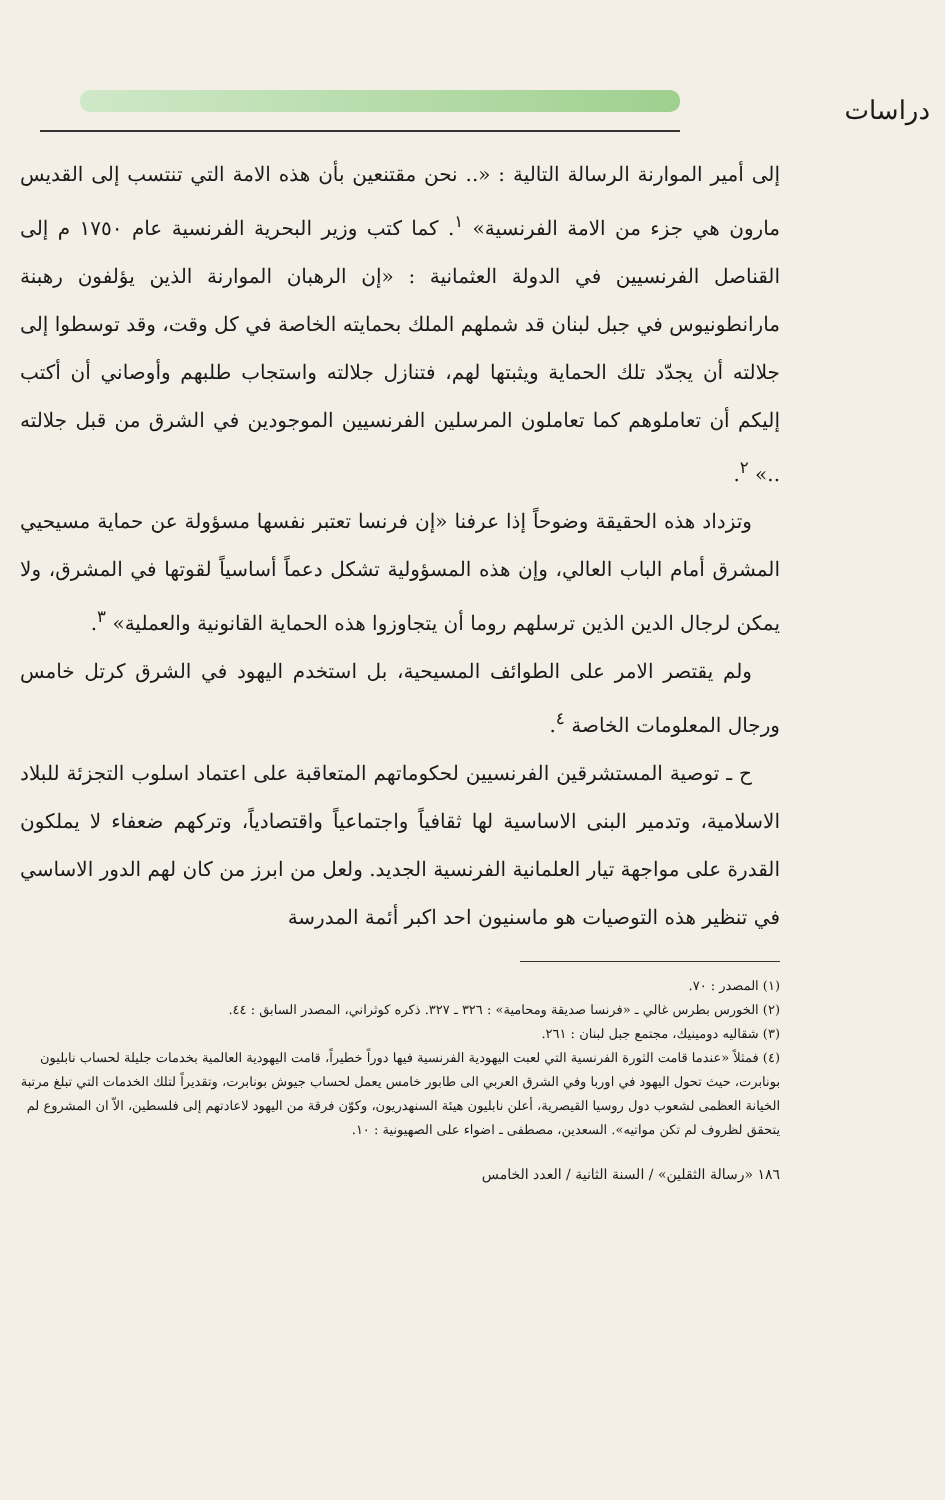دراسات
إلى أمير الموارنة الرسالة التالية : «.. نحن مقتنعين بأن هذه الامة التي تنتسب إلى القديس مارون هي جزء من الامة الفرنسية» <sup>١</sup>. كما كتب وزير البحرية الفرنسية عام ١٧٥٠ م إلى القناصل الفرنسيين في الدولة العثمانية : «إن الرهبان الموارنة الذين يؤلفون رهبنة مارانطونيوس في جبل لبنان قد شملهم الملك بحمايته الخاصة في كل وقت، وقد توسطوا إلى جلالته أن يجدّد تلك الحماية ويثبتها لهم، فتنازل جلالته واستجاب طلبهم وأوصاني أن أكتب إليكم أن تعاملوهم كما تعاملون المرسلين الفرنسيين الموجودين في الشرق من قبل جلالته ..» <sup>٢</sup>.
وتزداد هذه الحقيقة وضوحاً إذا عرفنا «إن فرنسا تعتبر نفسها مسؤولة عن حماية مسيحيي المشرق أمام الباب العالي، وإن هذه المسؤولية تشكل دعماً أساسياً لقوتها في المشرق، ولا يمكن لرجال الدين الذين ترسلهم روما أن يتجاوزوا هذه الحماية القانونية والعملية» <sup>٣</sup>.
ولم يقتصر الامر على الطوائف المسيحية، بل استخدم اليهود في الشرق كرتل خامس ورجال المعلومات الخاصة <sup>٤</sup>.
ح ـ توصية المستشرقين الفرنسيين لحكوماتهم المتعاقبة على اعتماد اسلوب التجزئة للبلاد الاسلامية، وتدمير البنى الاساسية لها ثقافياً واجتماعياً واقتصادياً، وتركهم ضعفاء لا يملكون القدرة على مواجهة تيار العلمانية الفرنسية الجديد. ولعل من ابرز من كان لهم الدور الاساسي في تنظير هذه التوصيات هو ماسنيون احد اكبر أئمة المدرسة
(١) المصدر : ٧٠.
(٢) الخورس بطرس غالي ـ «فرنسا صديقة ومحامية» : ٣٢٦ ـ ٣٢٧. ذكره كوثراني، المصدر السابق : ٤٤.
(٣) شقاليه دومينيك، مجتمع جبل لبنان : ٢٦١.
(٤) فمثلاً «عندما قامت الثورة الفرنسية التي لعبت اليهودية الفرنسية فيها دوراً خطيراً، قامت اليهودية العالمية بخدمات جليلة لحساب نابليون بونابرت، حيث تحول اليهود في اوربا وفي الشرق العربي الى طابور خامس يعمل لحساب جيوش بونابرت، وتقديراً لتلك الخدمات التي تبلغ مرتبة الخيانة العظمى لشعوب دول روسيا القيصرية، أعلن نابليون هيئة السنهدريون، وكوّن فرقة من اليهود لاعادتهم إلى فلسطين، الاّ ان المشروع لم يتحقق لظروف لم تكن مواتيه». السعدين، مصطفى ـ اضواء على الصهيونية : ١٠.
١٨٦ «رسالة الثقلين» / السنة الثانية / العدد الخامس